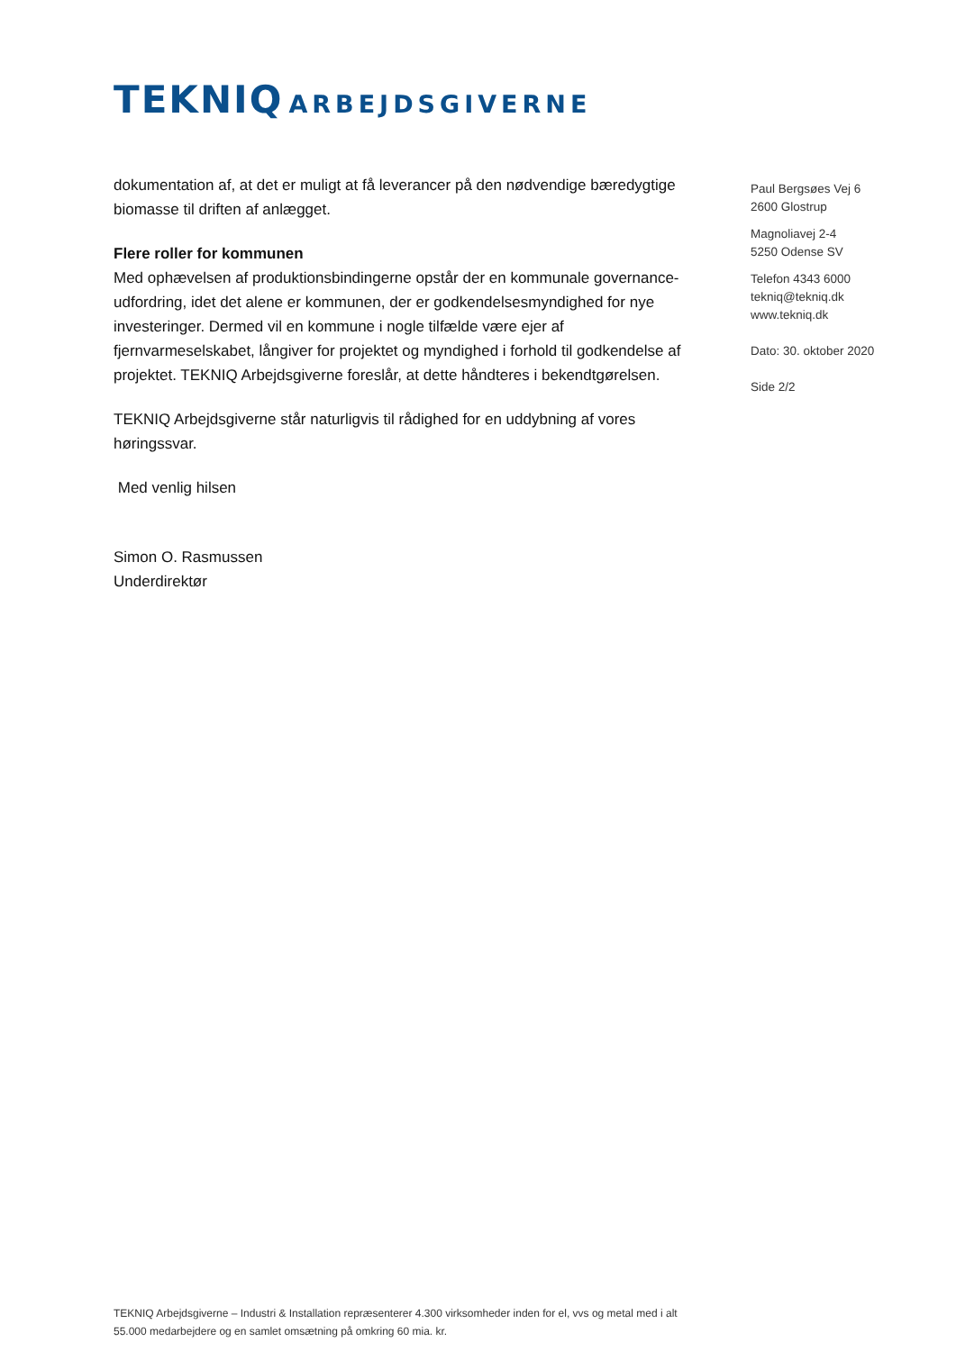TEKNIQ ARBEJDSGIVERNE
dokumentation af, at det er muligt at få leverancer på den nødvendige bæredygtige biomasse til driften af anlægget.
Flere roller for kommunen
Med ophævelsen af produktionsbindingerne opstår der en kommunale governance-udfordring, idet det alene er kommunen, der er godkendelsesmyndighed for nye investeringer. Dermed vil en kommune i nogle tilfælde være ejer af fjernvarmeselskabet, långiver for projektet og myndighed i forhold til godkendelse af projektet. TEKNIQ Arbejdsgiverne foreslår, at dette håndteres i bekendtgørelsen.
TEKNIQ Arbejdsgiverne står naturligvis til rådighed for en uddybning af vores høringssvar.
Med venlig hilsen
Simon O. Rasmussen
Underdirektør
Paul Bergsøes Vej 6
2600 Glostrup
Magnoliavej 2-4
5250 Odense SV
Telefon 4343 6000
tekniq@tekniq.dk
www.tekniq.dk
Dato: 30. oktober 2020
Side 2/2
TEKNIQ Arbejdsgiverne – Industri & Installation repræsenterer 4.300 virksomheder inden for el, vvs og metal med i alt 55.000 medarbejdere og en samlet omsætning på omkring 60 mia. kr.